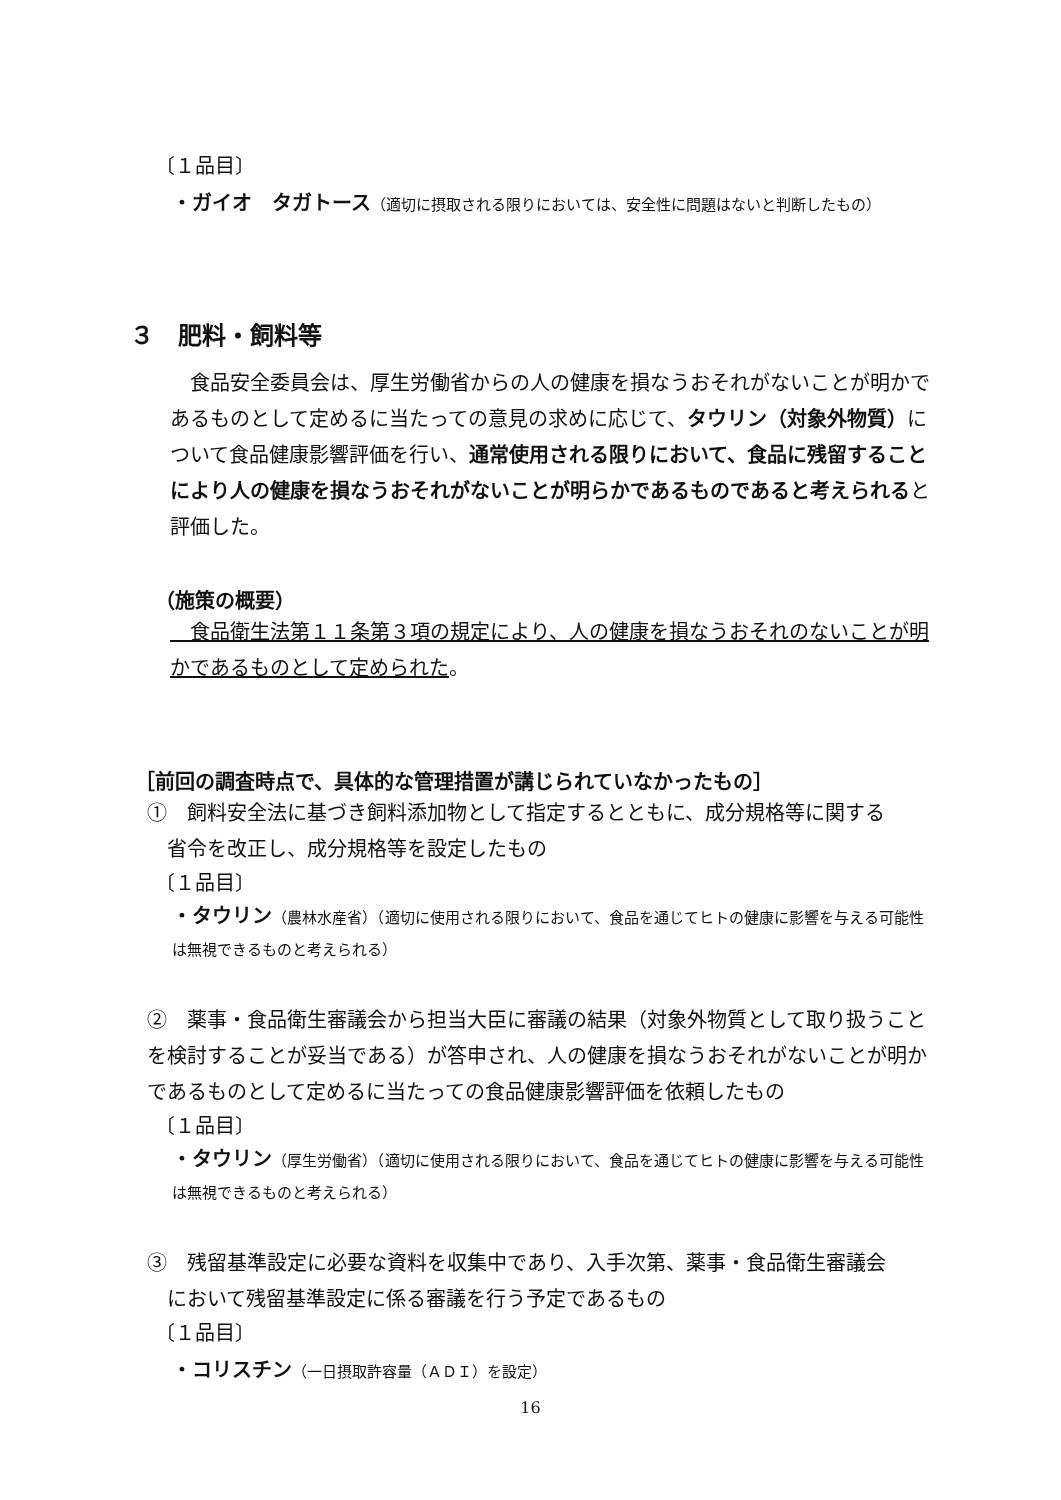〔１品目〕
・ガイオ　タガトース（適切に摂取される限りにおいては、安全性に問題はないと判断したもの）
３　肥料・飼料等
　食品安全委員会は、厚生労働省からの人の健康を損なうおそれがないことが明かであるものとして定めるに当たっての意見の求めに応じて、タウリン（対象外物質）について食品健康影響評価を行い、通常使用される限りにおいて、食品に残留することにより人の健康を損なうおそれがないことが明らかであるものであると考えられると評価した。
（施策の概要）
　食品衛生法第１１条第３項の規定により、人の健康を損なうおそれのないことが明かであるものとして定められた。
［前回の調査時点で、具体的な管理措置が講じられていなかったもの］
①　飼料安全法に基づき飼料添加物として指定するとともに、成分規格等に関する
　省令を改正し、成分規格等を設定したもの
〔１品目〕
・タウリン（農林水産省）（適切に使用される限りにおいて、食品を通じてヒトの健康に影響を与える可能性は無視できるものと考えられる）
②　薬事・食品衛生審議会から担当大臣に審議の結果（対象外物質として取り扱うことを検討することが妥当である）が答申され、人の健康を損なうおそれがないことが明かであるものとして定めるに当たっての食品健康影響評価を依頼したもの
〔１品目〕
・タウリン（厚生労働省）（適切に使用される限りにおいて、食品を通じてヒトの健康に影響を与える可能性は無視できるものと考えられる）
③　残留基準設定に必要な資料を収集中であり、入手次第、薬事・食品衛生審議会
　において残留基準設定に係る審議を行う予定であるもの
〔１品目〕
・コリスチン（一日摂取許容量（ＡＤＩ）を設定）
16